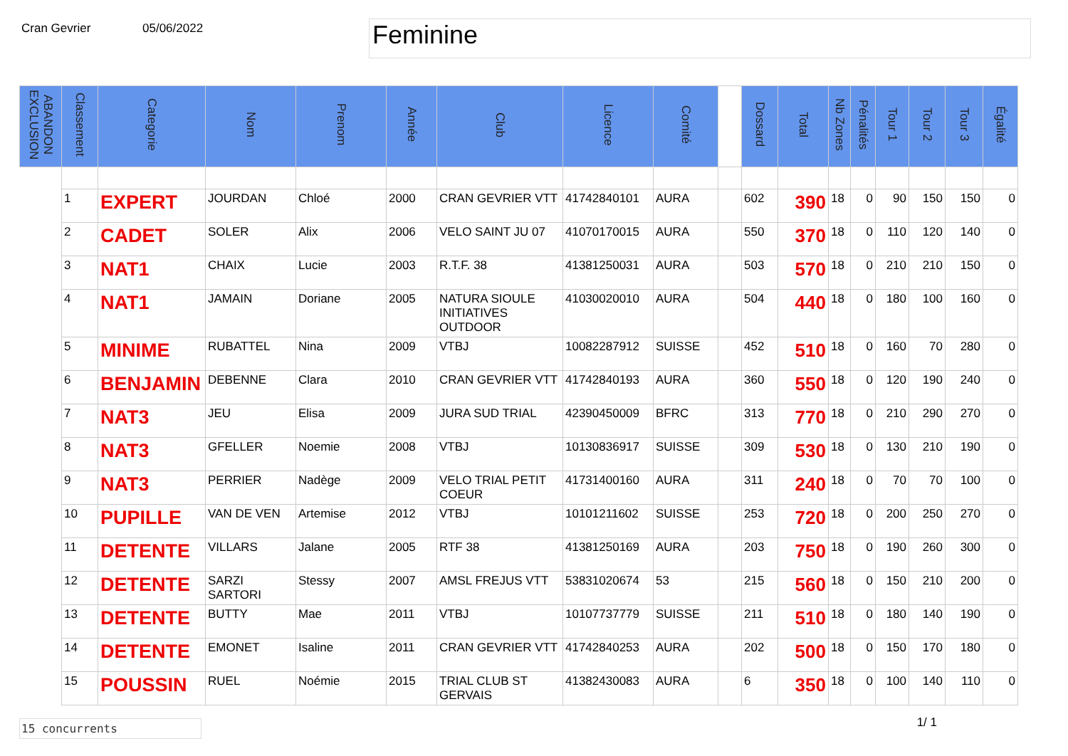Cran Gevrier 05/06/2022
Feminine
| ABANDON EXCLUSION | Classement | Categorie | Nom | Prenom | Année | Club | Licence | Comité | | Dossard | Total | Nb Zones | Pénalités | Tour 1 | Tour 2 | Tour 3 | Égalité |
| --- | --- | --- | --- | --- | --- | --- | --- | --- | --- | --- | --- | --- | --- | --- | --- | --- | --- |
| | 1 | EXPERT | JOURDAN | Chloé | 2000 | CRAN GEVRIER VTT | 41742840101 | AURA | | 602 | 390 | 18 | 0 | 90 | 150 | 150 | 0 |
| | 2 | CADET | SOLER | Alix | 2006 | VELO SAINT JU 07 | 41070170015 | AURA | | 550 | 370 | 18 | 0 | 110 | 120 | 140 | 0 |
| | 3 | NAT1 | CHAIX | Lucie | 2003 | R.T.F. 38 | 41381250031 | AURA | | 503 | 570 | 18 | 0 | 210 | 210 | 150 | 0 |
| | 4 | NAT1 | JAMAIN | Doriane | 2005 | NATURA SIOULE INITIATIVES OUTDOOR | 41030020010 | AURA | | 504 | 440 | 18 | 0 | 180 | 100 | 160 | 0 |
| | 5 | MINIME | RUBATTEL | Nina | 2009 | VTBJ | 10082287912 | SUISSE | | 452 | 510 | 18 | 0 | 160 | 70 | 280 | 0 |
| | 6 | BENJAMIN | DEBENNE | Clara | 2010 | CRAN GEVRIER VTT | 41742840193 | AURA | | 360 | 550 | 18 | 0 | 120 | 190 | 240 | 0 |
| | 7 | NAT3 | JEU | Elisa | 2009 | JURA SUD TRIAL | 42390450009 | BFRC | | 313 | 770 | 18 | 0 | 210 | 290 | 270 | 0 |
| | 8 | NAT3 | GFELLER | Noemie | 2008 | VTBJ | 10130836917 | SUISSE | | 309 | 530 | 18 | 0 | 130 | 210 | 190 | 0 |
| | 9 | NAT3 | PERRIER | Nadège | 2009 | VELO TRIAL PETIT COEUR | 41731400160 | AURA | | 311 | 240 | 18 | 0 | 70 | 70 | 100 | 0 |
| | 10 | PUPILLE | VAN DE VEN | Artemise | 2012 | VTBJ | 10101211602 | SUISSE | | 253 | 720 | 18 | 0 | 200 | 250 | 270 | 0 |
| | 11 | DETENTE | VILLARS | Jalane | 2005 | RTF 38 | 41381250169 | AURA | | 203 | 750 | 18 | 0 | 190 | 260 | 300 | 0 |
| | 12 | DETENTE | SARZI SARTORI | Stessy | 2007 | AMSL FREJUS VTT | 53831020674 | 53 | | 215 | 560 | 18 | 0 | 150 | 210 | 200 | 0 |
| | 13 | DETENTE | BUTTY | Mae | 2011 | VTBJ | 10107737779 | SUISSE | | 211 | 510 | 18 | 0 | 180 | 140 | 190 | 0 |
| | 14 | DETENTE | EMONET | Isaline | 2011 | CRAN GEVRIER VTT | 41742840253 | AURA | | 202 | 500 | 18 | 0 | 150 | 170 | 180 | 0 |
| | 15 | POUSSIN | RUEL | Noémie | 2015 | TRIAL CLUB ST GERVAIS | 41382430083 | AURA | | 6 | 350 | 18 | 0 | 100 | 140 | 110 | 0 |
15 concurrents
1/ 1